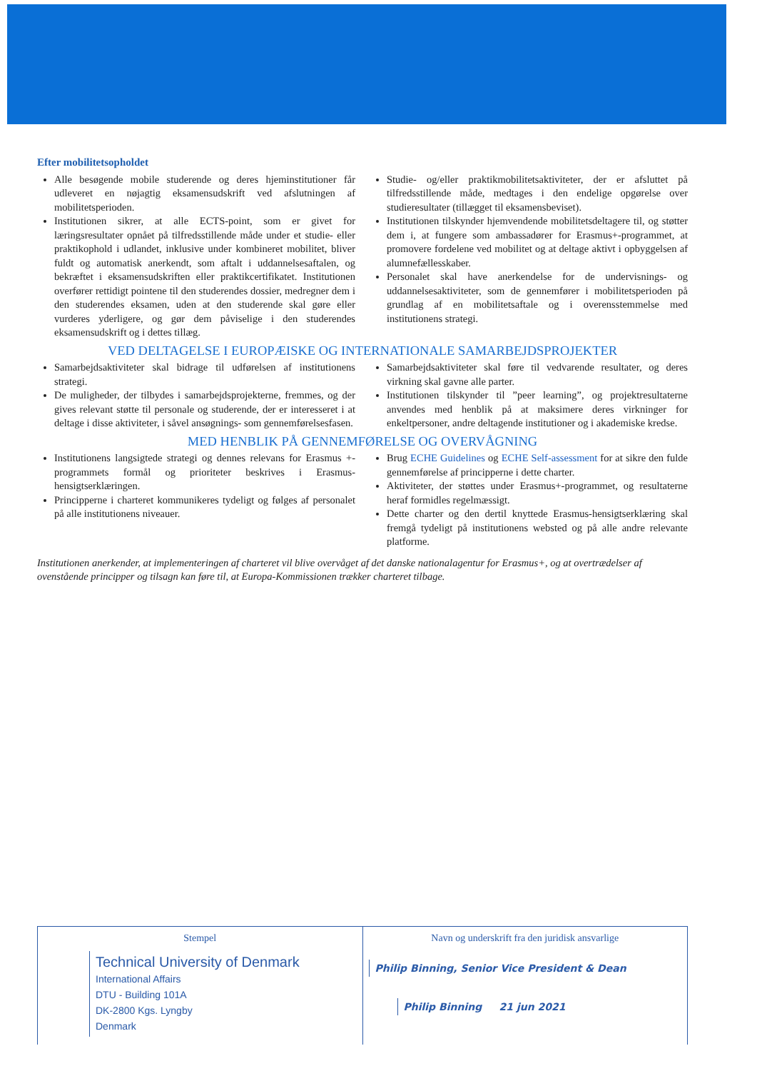Efter mobilitetsopholdet
Alle besøgende mobile studerende og deres hjeminstitutioner får udleveret en nøjagtig eksamensudskrift ved afslutningen af mobilitetsperioden.
Institutionen sikrer, at alle ECTS-point, som er givet for læringsresultater opnået på tilfredsstillende måde under et studie- eller praktikophold i udlandet, inklusive under kombineret mobilitet, bliver fuldt og automatisk anerkendt, som aftalt i uddannelsesaftalen, og bekræftet i eksamensudskriften eller praktikcertifikatet. Institutionen overfører rettidigt pointene til den studerendes dossier, medregner dem i den studerendes eksamen, uden at den studerende skal gøre eller vurderes yderligere, og gør dem påviselige i den studerendes eksamensudskrift og i dettes tillæg.
Studie- og/eller praktikmobilitetsaktiviteter, der er afsluttet på tilfredsstillende måde, medtages i den endelige opgørelse over studieresultater (tillægget til eksamensbeviset).
Institutionen tilskynder hjemvendende mobilitetsdeltagere til, og støtter dem i, at fungere som ambassadører for Erasmus+-programmet, at promovere fordelene ved mobilitet og at deltage aktivt i opbyggelsen af alumnefællesskaber.
Personalet skal have anerkendelse for de undervisnings- og uddannelsesaktiviteter, som de gennemfører i mobilitetsperioden på grundlag af en mobilitetsaftale og i overensstemmelse med institutionens strategi.
VED DELTAGELSE I EUROPÆISKE OG INTERNATIONALE SAMARBEJDSPROJEKTER
Samarbejdsaktiviteter skal bidrage til udførelsen af institutionens strategi.
De muligheder, der tilbydes i samarbejdsprojekterne, fremmes, og der gives relevant støtte til personale og studerende, der er interesseret i at deltage i disse aktiviteter, i såvel ansøgnings- som gennemførelsesfasen.
Samarbejdsaktiviteter skal føre til vedvarende resultater, og deres virkning skal gavne alle parter.
Institutionen tilskynder til ”peer learning”, og projektresultaterne anvendes med henblik på at maksimere deres virkninger for enkeltpersoner, andre deltagende institutioner og i akademiske kredse.
MED HENBLIK PÅ GENNEMFØRELSE OG OVERVÅGNING
Institutionens langsigtede strategi og dennes relevans for Erasmus +-programmets formål og prioriteter beskrives i Erasmus-hensigtserklæringen.
Principperne i charteret kommunikeres tydeligt og følges af personalet på alle institutionens niveauer.
Brug ECHE Guidelines og ECHE Self-assessment for at sikre den fulde gennemførelse af principperne i dette charter.
Aktiviteter, der støttes under Erasmus+-programmet, og resultaterne heraf formidles regelmæssigt.
Dette charter og den dertil knyttede Erasmus-hensigtserklæring skal fremgå tydeligt på institutionens websted og på alle andre relevante platforme.
Institutionen anerkender, at implementeringen af charteret vil blive overvåget af det danske nationalagentur for Erasmus+, og at overtrædelser af ovenstående principper og tilsagn kan føre til, at Europa-Kommissionen trækker charteret tilbage.
Stempel
Technical University of Denmark
International Affairs
DTU - Building 101A
DK-2800 Kgs. Lyngby
Denmark
Navn og underskrift fra den juridisk ansvarlige
Philip Binning, Senior Vice President & Dean
Philip Binning 21 jun 2021